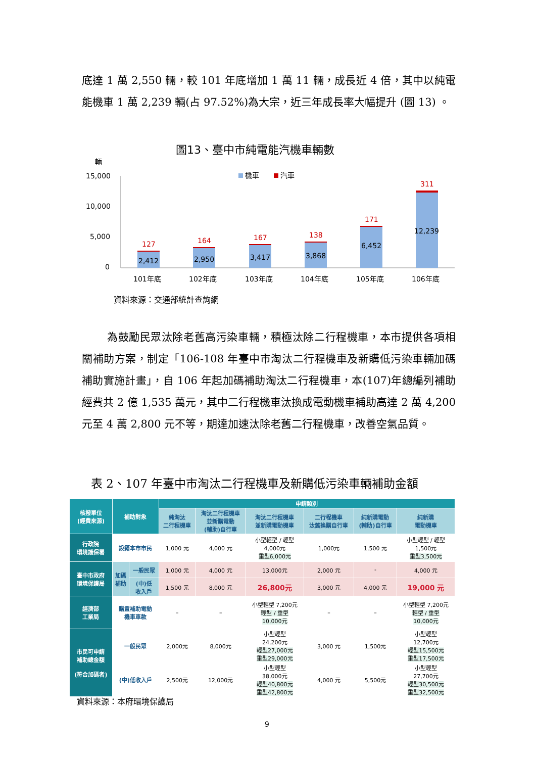底達 1 萬 2,550 輛，較 101 年底增加 1 萬 11 輛，成長近 4 倍，其中以純電能機車 1 萬 2,239 輛(占 97.52%)為大宗，近三年成長率大幅提升 (圖 13) 。
圖13、臺中市純電能汽機車輛數
輛
15,000
10,000
5,000
0
機車
汽車
127
164
167
138
171
311
2,412
2,950
3,417
3,868
6,452
12,239
101年底
102年底
103年底
104年底
105年底
106年底
資料來源：交通部統計查詢網
為鼓勵民眾汰除老舊高污染車輛，積極汰除二行程機車，本市提供各項相關補助方案，制定「106-108 年臺中市淘汰二行程機車及新購低污染車輛加碼補助實施計畫」，自 106 年起加碼補助淘汰二行程機車，本(107)年總編列補助經費共 2 億 1,535 萬元，其中二行程機車汰換成電動機車補助高達 2 萬 4,200 元至 4 萬 2,800 元不等，期達加速汰除老舊二行程機車，改善空氣品質。
表 2、107 年臺中市淘汰二行程機車及新購低污染車輛補助金額
| 核撥單位 (經費來源) | 補助對象 | | 申請類別 | | | | | |
| --- | --- | --- | --- | --- | --- | --- | --- | --- |
| | | | 純淘汰 二行程機車 | 淘汰二行程機車 並新購電動 (輔助)自行車 | 淘汰二行程機車 並新購電動機車 | 二行程機車 汰舊換購自行車 | 純新購電動 (輔助)自行車 | 純新購 電動機車 |
| 行政院 環境護保署 | 設籍本市市民 | | 1,000 元 | 4,000 元 | 小型輕型 / 輕型 4,000元 重型6,000元 | 1,000元 | 1,500 元 | 小型輕型 / 輕型 1,500元 重型3,500元 |
| 臺中市政府 環境保護局 | 加碼 補助 | 一般民眾 | 1,000 元 | 4,000 元 | 13,000元 | 2,000 元 | - | 4,000 元 |
| | | (中)低 收入戶 | 1,500 元 | 8,000 元 | 26,800元 | 3,000 元 | 4,000 元 | 19,000 元 |
| 經濟部 工業局 | 購置補助電動 機車車款 | | – | – | 小型輕型 7,200元 輕型 / 重型 10,000元 | – | – | 小型輕型 7,200元 輕型 / 重型 10,000元 |
| 市民可申請 補助總金額 (符合加碼者) | 一般民眾 | | 2,000元 | 8,000元 | 小型輕型 24,200元 輕型27,000元 重型29,000元 | 3,000 元 | 1,500元 | 小型輕型 12,700元 輕型15,500元 重型17,500元 |
| | (中)低收入戶 | | 2,500元 | 12,000元 | 小型輕型 38,000元 輕型40,800元 重型42,800元 | 4,000 元 | 5,500元 | 小型輕型 27,700元 輕型30,500元 重型32,500元 |
資料來源：本府環境保護局
9